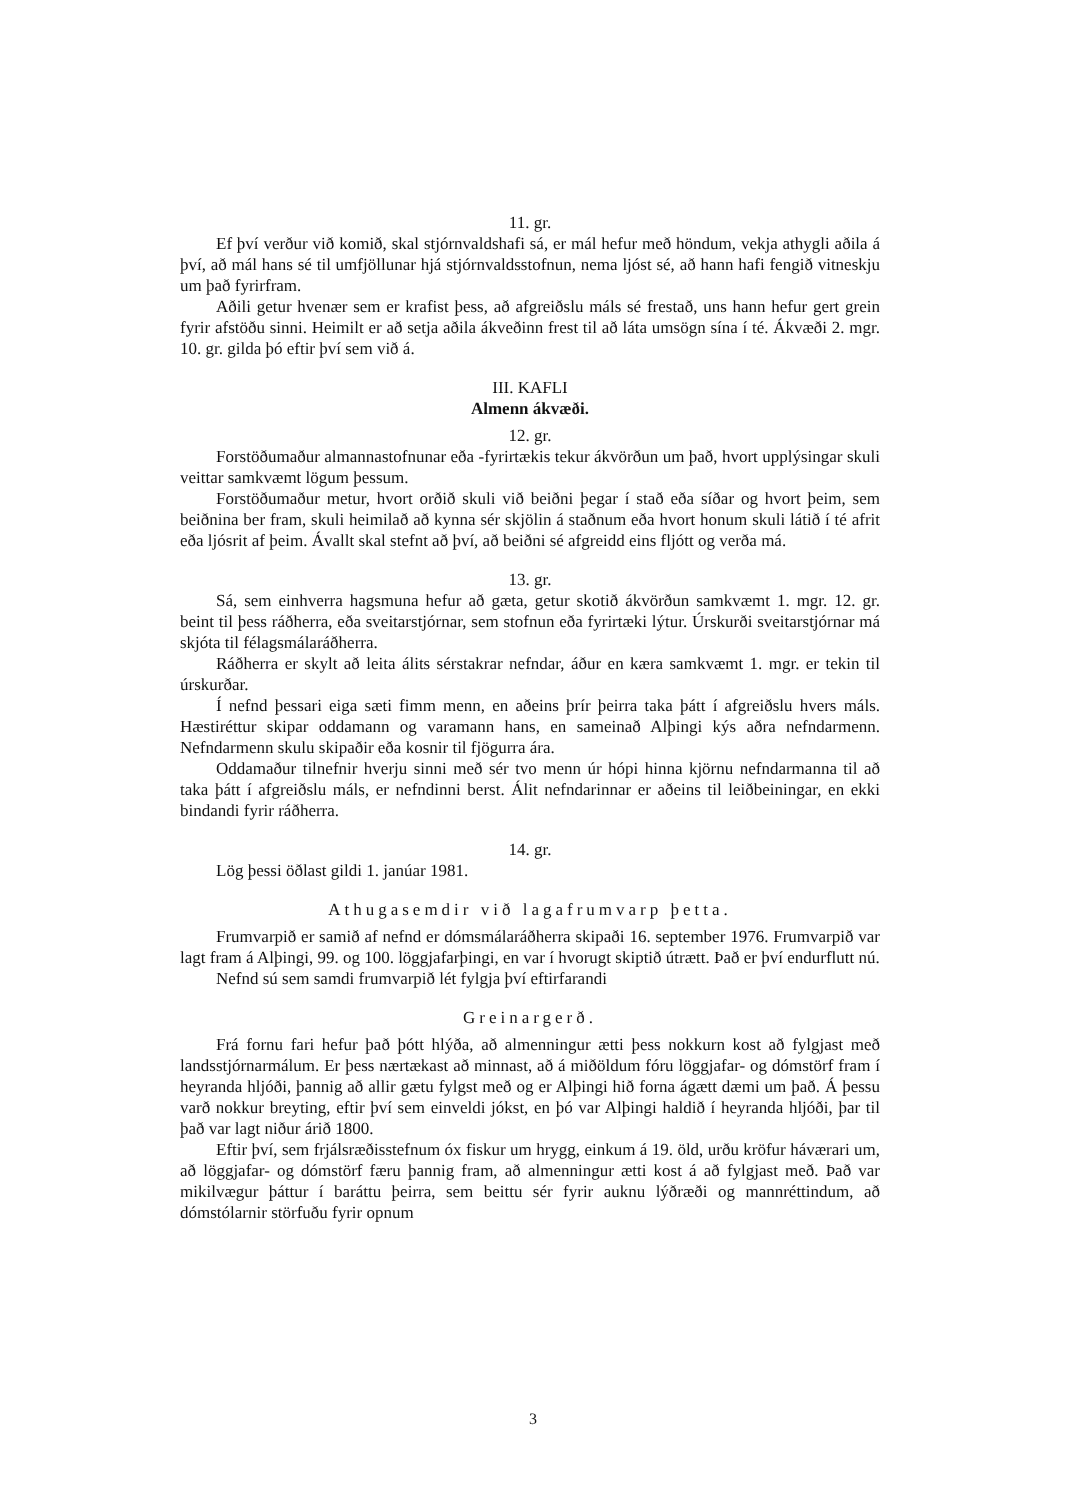11. gr.
Ef því verður við komið, skal stjórnvaldshafi sá, er mál hefur með höndum, vekja athygli aðila á því, að mál hans sé til umfjöllunar hjá stjórnvaldsstofnun, nema ljóst sé, að hann hafi fengið vitneskju um það fyrirfram.
Aðili getur hvenær sem er krafist þess, að afgreiðslu máls sé frestað, uns hann hefur gert grein fyrir afstöðu sinni. Heimilt er að setja aðila ákveðinn frest til að láta umsögn sína í té. Ákvæði 2. mgr. 10. gr. gilda þó eftir því sem við á.
III. KAFLI
Almenn ákvæði.
12. gr.
Forstöðumaður almannastofnunar eða -fyrirtækis tekur ákvörðun um það, hvort upplýsingar skuli veittar samkvæmt lögum þessum.
Forstöðumaður metur, hvort orðið skuli við beiðni þegar í stað eða síðar og hvort þeim, sem beiðnina ber fram, skuli heimilað að kynna sér skjölin á staðnum eða hvort honum skuli látið í té afrit eða ljósrit af þeim. Ávallt skal stefnt að því, að beiðni sé afgreidd eins fljótt og verða má.
13. gr.
Sá, sem einhverra hagsmuna hefur að gæta, getur skotið ákvörðun samkvæmt 1. mgr. 12. gr. beint til þess ráðherra, eða sveitarstjórnar, sem stofnun eða fyrirtæki lýtur. Úrskurði sveitarstjórnar má skjóta til félagsmálaráðherra.
Ráðherra er skylt að leita álits sérstakrar nefndar, áður en kæra samkvæmt 1. mgr. er tekin til úrskurðar.
Í nefnd þessari eiga sæti fimm menn, en aðeins þrír þeirra taka þátt í afgreiðslu hvers máls. Hæstiréttur skipar oddamann og varamann hans, en sameinað Alþingi kýs aðra nefndarmenn. Nefndarmenn skulu skipaðir eða kosnir til fjögurra ára.
Oddamaður tilnefnir hverju sinni með sér tvo menn úr hópi hinna kjörnu nefndarmanna til að taka þátt í afgreiðslu máls, er nefndinni berst. Álit nefndarinnar er aðeins til leiðbeiningar, en ekki bindandi fyrir ráðherra.
14. gr.
Lög þessi öðlast gildi 1. janúar 1981.
Athugasemdir við lagafrumvarp þetta.
Frumvarpið er samið af nefnd er dómsmálaráðherra skipaði 16. september 1976. Frumvarpið var lagt fram á Alþingi, 99. og 100. löggjafarþingi, en var í hvorugt skiptið útrætt. Það er því endurflutt nú.
Nefnd sú sem samdi frumvarpið lét fylgja því eftirfarandi
Greinargerð.
Frá fornu fari hefur það þótt hlýða, að almenningur ætti þess nokkurn kost að fylgjast með landsstjórnarmálum. Er þess nærtækast að minnast, að á miðöldum fóru löggjafar- og dómstörf fram í heyranda hljóði, þannig að allir gætu fylgst með og er Alþingi hið forna ágætt dæmi um það. Á þessu varð nokkur breyting, eftir því sem einveldi jókst, en þó var Alþingi haldið í heyranda hljóði, þar til það var lagt niður árið 1800.
Eftir því, sem frjálsræðisstefnum óx fiskur um hrygg, einkum á 19. öld, urðu kröfur háværari um, að löggjafar- og dómstörf færu þannig fram, að almenningur ætti kost á að fylgjast með. Það var mikilvægur þáttur í baráttu þeirra, sem beittu sér fyrir auknu lýðræði og mannréttindum, að dómstólarnir störfuðu fyrir opnum
3